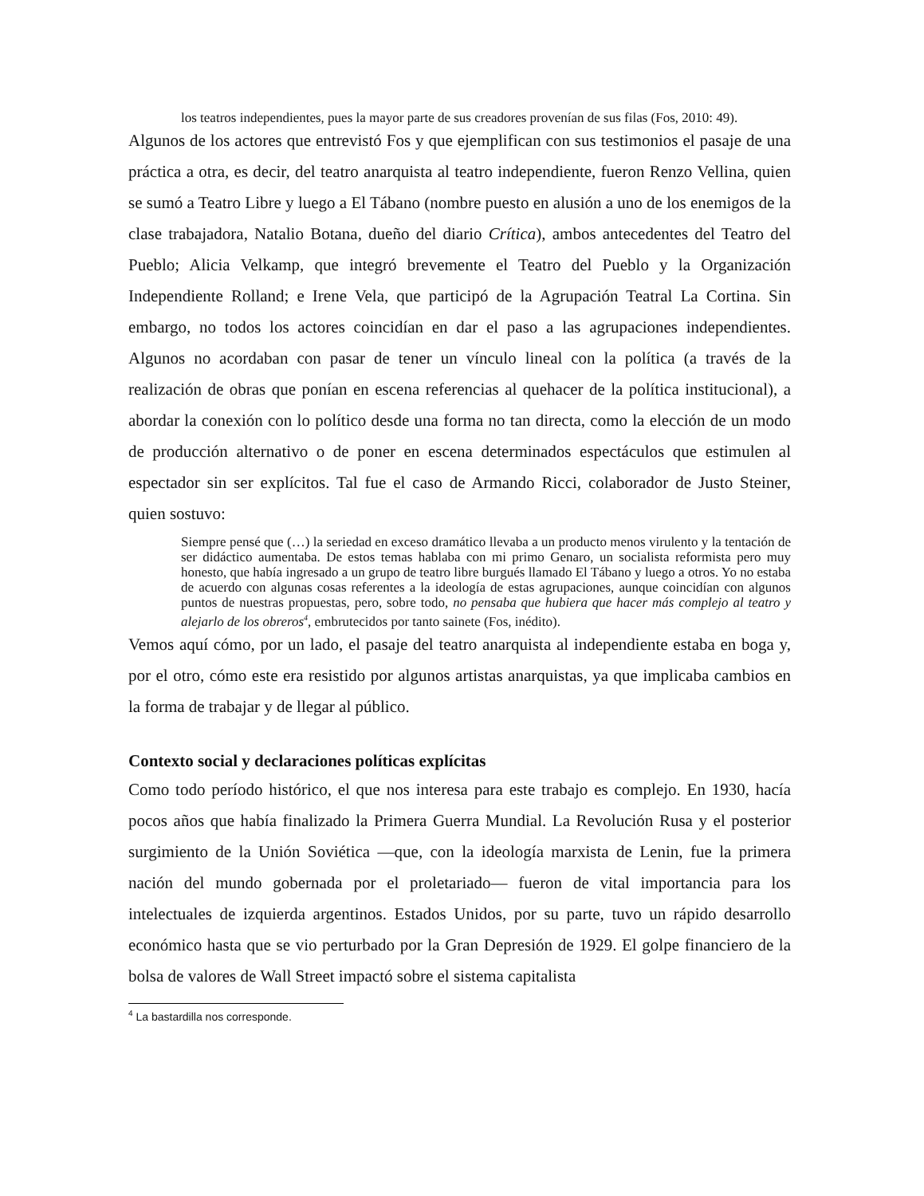los teatros independientes, pues la mayor parte de sus creadores provenían de sus filas (Fos, 2010: 49).
Algunos de los actores que entrevistó Fos y que ejemplifican con sus testimonios el pasaje de una práctica a otra, es decir, del teatro anarquista al teatro independiente, fueron Renzo Vellina, quien se sumó a Teatro Libre y luego a El Tábano (nombre puesto en alusión a uno de los enemigos de la clase trabajadora, Natalio Botana, dueño del diario Crítica), ambos antecedentes del Teatro del Pueblo; Alicia Velkamp, que integró brevemente el Teatro del Pueblo y la Organización Independiente Rolland; e Irene Vela, que participó de la Agrupación Teatral La Cortina. Sin embargo, no todos los actores coincidían en dar el paso a las agrupaciones independientes. Algunos no acordaban con pasar de tener un vínculo lineal con la política (a través de la realización de obras que ponían en escena referencias al quehacer de la política institucional), a abordar la conexión con lo político desde una forma no tan directa, como la elección de un modo de producción alternativo o de poner en escena determinados espectáculos que estimulen al espectador sin ser explícitos. Tal fue el caso de Armando Ricci, colaborador de Justo Steiner, quien sostuvo:
Siempre pensé que (…) la seriedad en exceso dramático llevaba a un producto menos virulento y la tentación de ser didáctico aumentaba. De estos temas hablaba con mi primo Genaro, un socialista reformista pero muy honesto, que había ingresado a un grupo de teatro libre burgués llamado El Tábano y luego a otros. Yo no estaba de acuerdo con algunas cosas referentes a la ideología de estas agrupaciones, aunque coincidían con algunos puntos de nuestras propuestas, pero, sobre todo, no pensaba que hubiera que hacer más complejo al teatro y alejarlo de los obreros<sup>4</sup>, embrutecidos por tanto sainete (Fos, inédito).
Vemos aquí cómo, por un lado, el pasaje del teatro anarquista al independiente estaba en boga y, por el otro, cómo este era resistido por algunos artistas anarquistas, ya que implicaba cambios en la forma de trabajar y de llegar al público.
Contexto social y declaraciones políticas explícitas
Como todo período histórico, el que nos interesa para este trabajo es complejo. En 1930, hacía pocos años que había finalizado la Primera Guerra Mundial. La Revolución Rusa y el posterior surgimiento de la Unión Soviética —que, con la ideología marxista de Lenin, fue la primera nación del mundo gobernada por el proletariado— fueron de vital importancia para los intelectuales de izquierda argentinos. Estados Unidos, por su parte, tuvo un rápido desarrollo económico hasta que se vio perturbado por la Gran Depresión de 1929. El golpe financiero de la bolsa de valores de Wall Street impactó sobre el sistema capitalista
<sup>4</sup> La bastardilla nos corresponde.